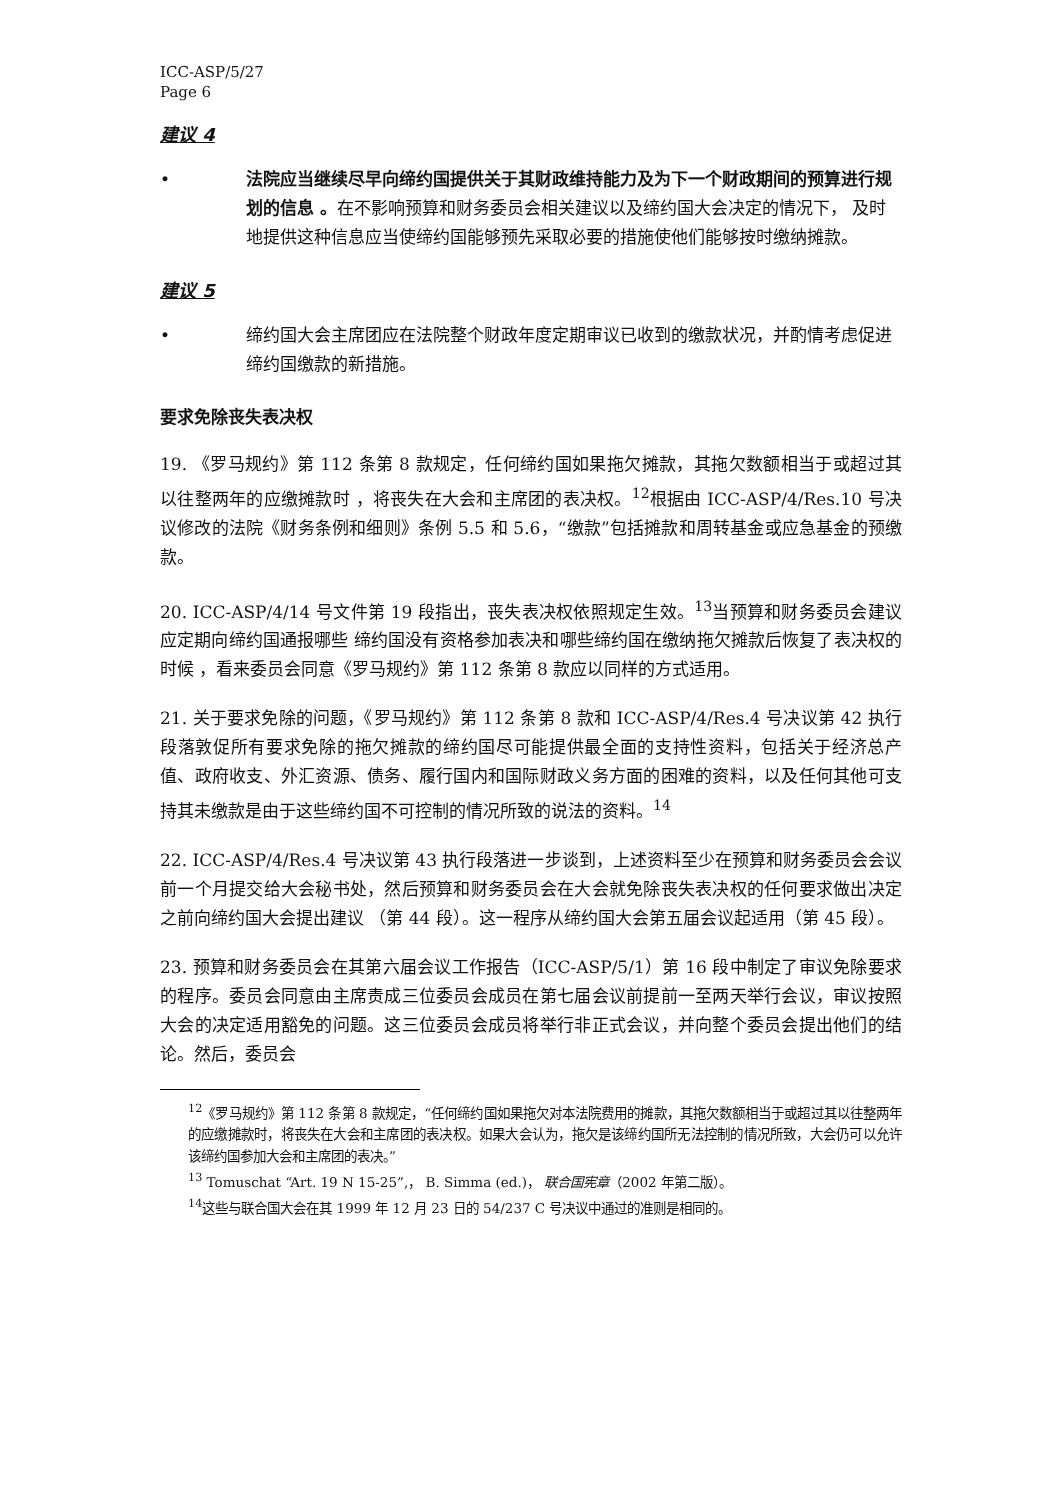ICC-ASP/5/27
Page 6
建议 4
• 法院应当继续尽早向缔约国提供关于其财政维持能力及为下一个财政期间的预算进行规划的信息 。在不影响预算和财务委员会相关建议以及缔约国大会决定的情况下， 及时地提供这种信息应当使缔约国能够预先采取必要的措施使他们能够按时缴纳摊款。
建议 5
• 缔约国大会主席团应在法院整个财政年度定期审议已收到的缴款状况，并酌情考虑促进缔约国缴款的新措施。
要求免除丧失表决权
19. 《罗马规约》第 112 条第 8 款规定，任何缔约国如果拖欠摊款，其拖欠数额相当于或超过其以往整两年的应缴摊款时 ，将丧失在大会和主席团的表决权。<sup>12</sup>根据由 ICC-ASP/4/Res.10 号决议修改的法院《财务条例和细则》条例 5.5 和 5.6，“缴款”包括摊款和周转基金或应急基金的预缴款。
20. ICC-ASP/4/14 号文件第 19 段指出，丧失表决权依照规定生效。<sup>13</sup>当预算和财务委员会建议应定期向缔约国通报哪些 缔约国没有资格参加表决和哪些缔约国在缴纳拖欠摊款后恢复了表决权的时候 ，看来委员会同意《罗马规约》第 112 条第 8 款应以同样的方式适用。
21. 关于要求免除的问题，《罗马规约》第 112 条第 8 款和 ICC-ASP/4/Res.4 号决议第 42 执行段落敦促所有要求免除的拖欠摊款的缔约国尽可能提供最全面的支持性资料，包括关于经济总产值、政府收支、外汇资源、债务、履行国内和国际财政义务方面的困难的资料，以及任何其他可支持其未缴款是由于这些缔约国不可控制的情况所致的说法的资料。<sup>14</sup>
22. ICC-ASP/4/Res.4 号决议第 43 执行段落进一步谈到，上述资料至少在预算和财务委员会会议前一个月提交给大会秘书处，然后预算和财务委员会在大会就免除丧失表决权的任何要求做出决定之前向缔约国大会提出建议 （第 44 段）。这一程序从缔约国大会第五届会议起适用（第 45 段）。
23. 预算和财务委员会在其第六届会议工作报告（ICC-ASP/5/1）第 16 段中制定了审议免除要求的程序。委员会同意由主席责成三位委员会成员在第七届会议前提前一至两天举行会议，审议按照大会的决定适用豁免的问题。这三位委员会成员将举行非正式会议，并向整个委员会提出他们的结论。然后，委员会
<sup>12</sup>《罗马规约》第 112 条第 8 款规定，“任何缔约国如果拖欠对本法院费用的摊款，其拖欠数额相当于或超过其以往整两年的应缴摊款时，将丧失在大会和主席团的表决权。如果大会认为，拖欠是该缔约国所无法控制的情况所致，大会仍可以允许该缔约国参加大会和主席团的表决。”
<sup>13</sup> Tomuschat “Art. 19 N 15-25”,， B. Simma (ed.)， 联合国宪章（2002 年第二版）。
<sup>14</sup> 这些与联合国大会在其 1999 年 12 月 23 日的 54/237 C 号决议中通过的准则是相同的。